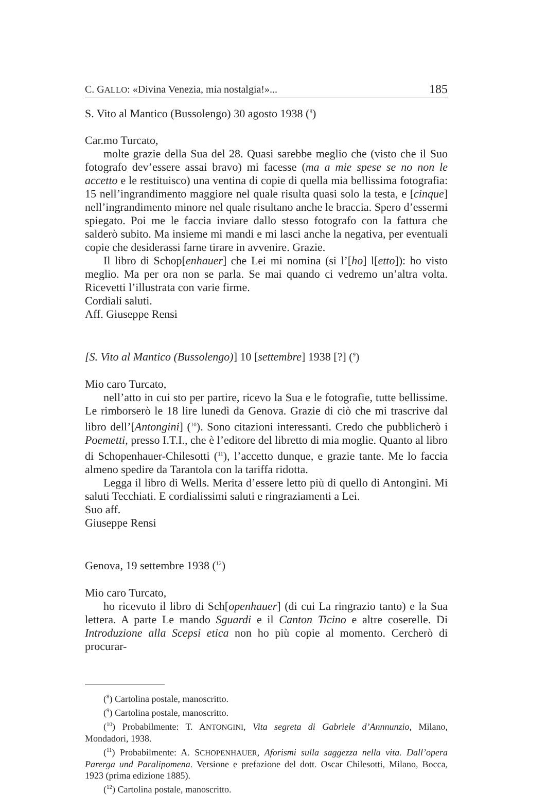C. GALLO: «Divina Venezia, mia nostalgia!»... 185
S. Vito al Mantico (Bussolengo) 30 agosto 1938 (<sup>8</sup>)
Car.mo Turcato,
molte grazie della Sua del 28. Quasi sarebbe meglio che (visto che il Suo fotografo dev’essere assai bravo) mi facesse (ma a mie spese se no non le accetto e le restituisco) una ventina di copie di quella mia bellissima fotografia: 15 nell’ingrandimento maggiore nel quale risulta quasi solo la testa, e [cinque] nell’ingrandimento minore nel quale risultano anche le braccia. Spero d’essermi spiegato. Poi me le faccia inviare dallo stesso fotografo con la fattura che salderò subito. Ma insieme mi mandi e mi lasci anche la negativa, per eventuali copie che desiderassi farne tirare in avvenire. Grazie.
Il libro di Schop[enhauer] che Lei mi nomina (si l’[ho] l[etto]): ho visto meglio. Ma per ora non se parla. Se mai quando ci vedremo un’altra volta. Ricevetti l’illustrata con varie firme.
Cordiali saluti.
Aff. Giuseppe Rensi
[S. Vito al Mantico (Bussolengo)] 10 [settembre] 1938 [?] (<sup>9</sup>)
Mio caro Turcato,
nell’atto in cui sto per partire, ricevo la Sua e le fotografie, tutte bellissime. Le rimborserò le 18 lire lunedì da Genova. Grazie di ciò che mi trascrive dal libro dell’[Antongini] (<sup>10</sup>). Sono citazioni interessanti. Credo che pubblicherò i Poemetti, presso I.T.I., che è l’editore del libretto di mia moglie. Quanto al libro di Schopenhauer-Chilesotti (<sup>11</sup>), l’accetto dunque, e grazie tante. Me lo faccia almeno spedire da Tarantola con la tariffa ridotta.
Legga il libro di Wells. Merita d’essere letto più di quello di Antongini. Mi saluti Tecchiati. E cordialissimi saluti e ringraziamenti a Lei.
Suo aff.
Giuseppe Rensi
Genova, 19 settembre 1938 (<sup>12</sup>)
Mio caro Turcato,
ho ricevuto il libro di Sch[openhauer] (di cui La ringrazio tanto) e la Sua lettera. A parte Le mando Sguardi e il Canton Ticino e altre coserelle. Di Introduzione alla Scepsi etica non ho più copie al momento. Cercherò di procurar-
(<sup>8</sup>) Cartolina postale, manoscritto.
(<sup>9</sup>) Cartolina postale, manoscritto.
(<sup>10</sup>) Probabilmente: T. ANTONGINI, Vita segreta di Gabriele d’Annnunzio, Milano, Mondadori, 1938.
(<sup>11</sup>) Probabilmente: A. SCHOPENHAUER, Aforismi sulla saggezza nella vita. Dall’opera Parerga und Paralipomena. Versione e prefazione del dott. Oscar Chilesotti, Milano, Bocca, 1923 (prima edizione 1885).
(<sup>12</sup>) Cartolina postale, manoscritto.